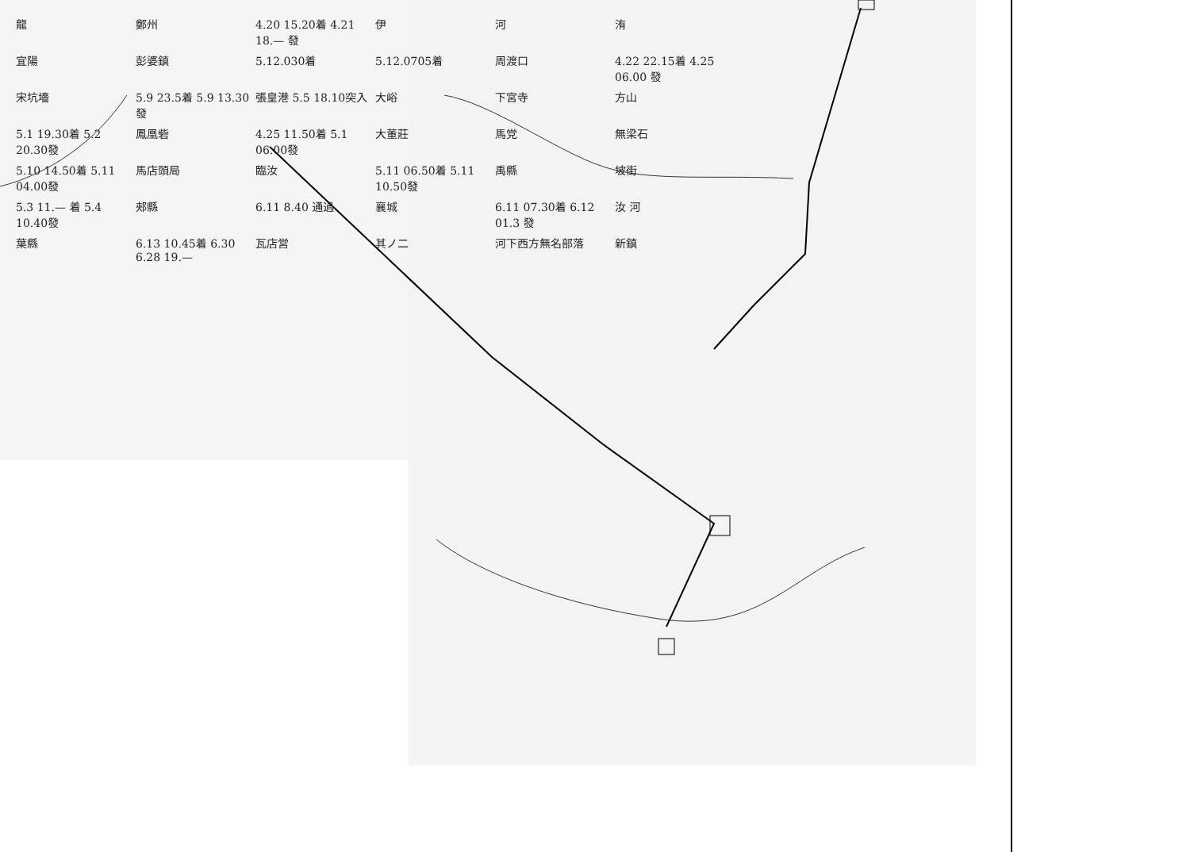龍 鄭州 4.20 15.20着 4.21 18.— 發 伊 河 洧 宜陽 彭婆鎮 5.12.030着 5.12.0705着 周渡口 4.22 22.15着 4.25 06.00 發 宋坑墻 5.9 23.5着 5.9 13.30發 張皇港 5.5 18.10突入 大峪 下宮寺 方山 5.1 19.30着 5.2 20.30發 鳳凰砦 4.25 11.50着 5.1 06.00發 大董莊 馬党 無梁石 5.10 14.50着 5.11 04.00發 馬店頭局 臨汝 5.11 06.50着 5.11 10.50發 禹縣 坡街 5.3 11.— 着 5.4 10.40發 郟縣 6.11 8.40 通過 襄城 6.11 07.30着 6.12 01.3 發 汝 河 葉縣 6.13 10.45着 6.30 6.28 19.— 瓦店営 其ノ二 河下西方無名部落 新鎮